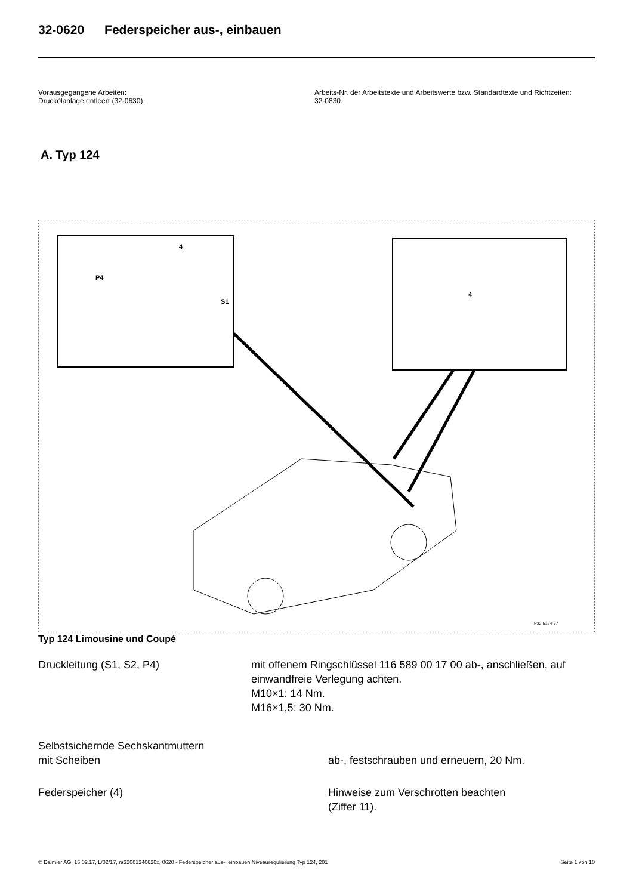32-0620 Federspeicher aus-, einbauen
Vorausgegangene Arbeiten:
Druckölanlage entleert (32-0630).
Arbeits-Nr. der Arbeitstexte und Arbeitswerte bzw. Standardtexte und Richtzeiten:
32-0830
A. Typ 124
P4
S1
4
4
P32-5164-57
Typ 124 Limousine und Coupé
Druckleitung (S1, S2, P4) mit offenem Ringschlüssel 116 589 00 17 00 ab-, anschließen, auf einwandfreie Verlegung achten.
M10×1: 14 Nm.
M16×1,5: 30 Nm.
Selbstsichernde Sechskantmuttern
mit Scheiben
ab-, festschrauben und erneuern, 20 Nm.
Federspeicher (4) Hinweise zum Verschrotten beachten
(Ziffer 11).
© Daimler AG, 15.02.17, L/02/17, ra32001240620x, 0620 - Federspeicher aus-, einbauen Niveauregulierung Typ 124, 201 Seite 1 von 10